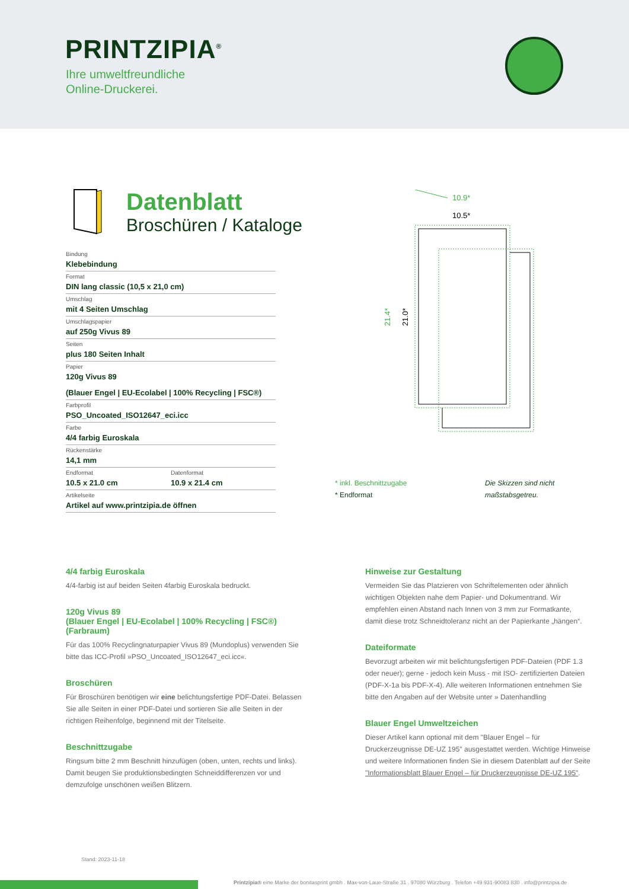PRINTZIPIA<sup>®</sup>
Ihre umweltfreundliche
Online-Druckerei.
Datenblatt
Broschüren / Kataloge
Bindung
Klebebindung
Format
DIN lang classic (10,5 x 21,0 cm)
Umschlag
mit 4 Seiten Umschlag
Umschlagspapier
auf 250g Vivus 89
Seiten
plus 180 Seiten Inhalt
Papier
120g Vivus 89
(Blauer Engel | EU-Ecolabel | 100% Recycling | FSC®)
Farbprofil
PSO_Uncoated_ISO12647_eci.icc
Farbe
4/4 farbig Euroskala
Rückenstärke
14,1 mm
Endformat
10.5 x 21.0 cm
Datenformat
10.9 x 21.4 cm
Artikelseite
Artikel auf www.printzipia.de öffnen
10.9*
10.5*
21.4*
21.0*
* inkl. Beschnittzugabe
* Endformat
Die Skizzen sind nicht
maßstabsgetreu.
4/4 farbig Euroskala
4/4-farbig ist auf beiden Seiten 4farbig Euroskala bedruckt.
120g Vivus 89
(Blauer Engel | EU-Ecolabel | 100% Recycling | FSC®)
(Farbraum)
Für das 100% Recyclingnaturpapier Vivus 89 (Mundoplus) verwenden Sie bitte das ICC-Profil »PSO_Uncoated_ISO12647_eci.icc«.
Broschüren
Für Broschüren benötigen wir eine belichtungsfertige PDF-Datei. Belassen Sie alle Seiten in einer PDF-Datei und sortieren Sie alle Seiten in der richtigen Reihenfolge, beginnend mit der Titelseite.
Beschnittzugabe
Ringsum bitte 2 mm Beschnitt hinzufügen (oben, unten, rechts und links). Damit beugen Sie produktionsbedingten Schneiddifferenzen vor und demzufolge unschönen weißen Blitzern.
Hinweise zur Gestaltung
Vermeiden Sie das Platzieren von Schriftelementen oder ähnlich wichtigen Objekten nahe dem Papier- und Dokumentrand. Wir empfehlen einen Abstand nach Innen von 3 mm zur Formatkante, damit diese trotz Schneidtoleranz nicht an der Papierkante „hängen“.
Dateiformate
Bevorzugt arbeiten wir mit belichtungsfertigen PDF-Dateien (PDF 1.3 oder neuer); gerne - jedoch kein Muss - mit ISO- zertifizierten Dateien (PDF-X-1a bis PDF-X-4). Alle weiteren Informationen entnehmen Sie bitte den Angaben auf der Website unter » Datenhandling
Blauer Engel Umweltzeichen
Dieser Artikel kann optional mit dem "Blauer Engel – für Druckerzeugnisse DE-UZ 195" ausgestattet werden. Wichtige Hinweise und weitere Informationen finden Sie in diesem Datenblatt auf der Seite "Informationsblatt Blauer Engel – für Druckerzeugnisse DE-UZ 195".
Stand: 2023-11-18
Printzipia® eine Marke der bonitasprint gmbh . Max-von-Laue-Straße 31 . 97080 Würzburg . Telefon +49 931-90083 830 . info@printzipia.de